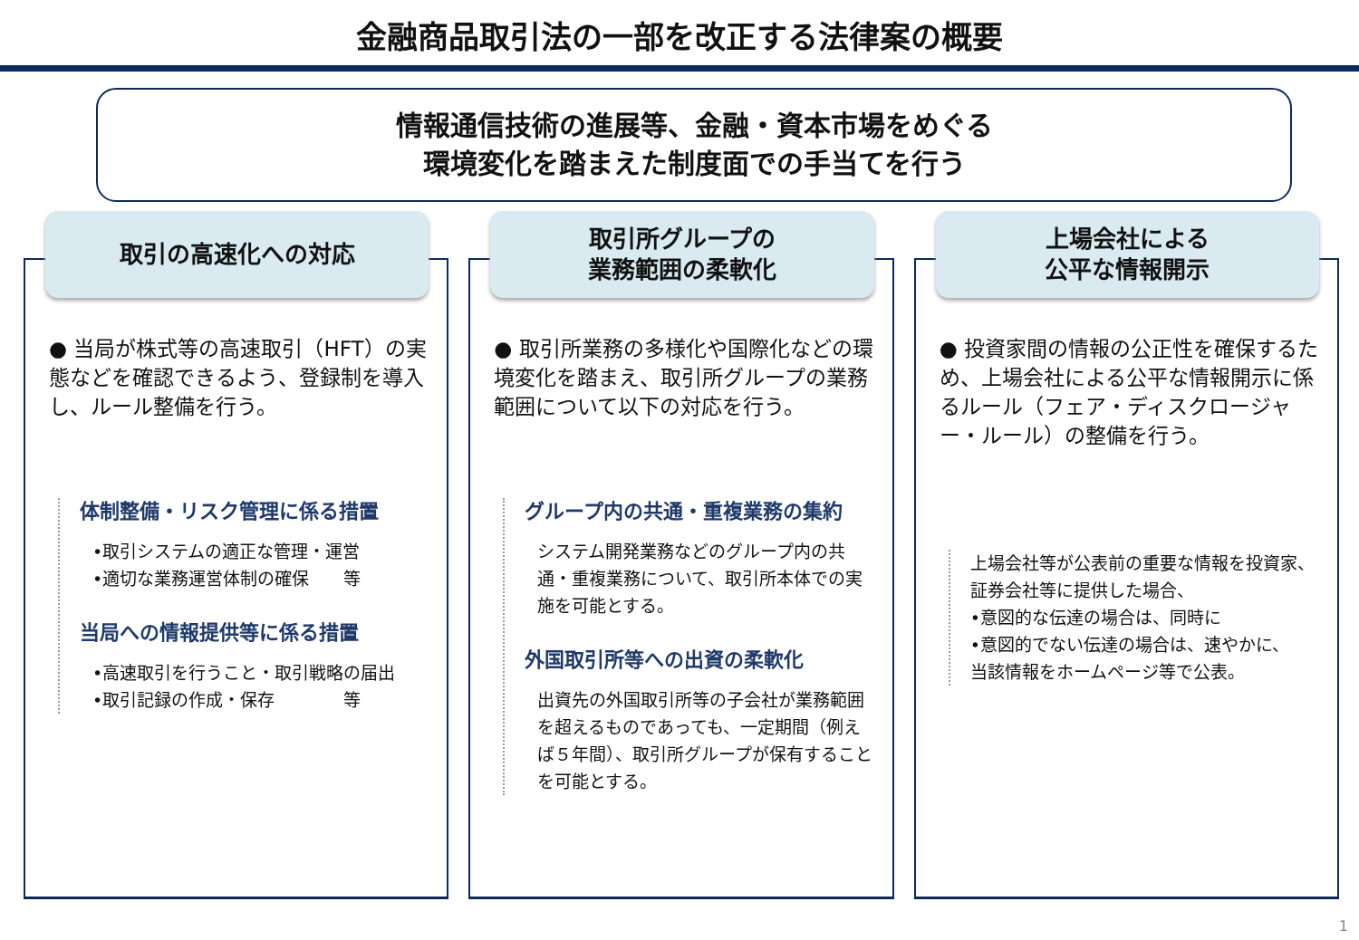金融商品取引法の一部を改正する法律案の概要
情報通信技術の進展等、金融・資本市場をめぐる
環境変化を踏まえた制度面での手当てを行う
取引の高速化への対応
● 当局が株式等の高速取引（HFT）の実態などを確認できるよう、登録制を導入し、ルール整備を行う。
体制整備・リスク管理に係る措置
•取引システムの適正な管理・運営
•適切な業務運営体制の確保　　等
当局への情報提供等に係る措置
•高速取引を行うこと・取引戦略の届出
•取引記録の作成・保存　　　　等
取引所グループの
業務範囲の柔軟化
● 取引所業務の多様化や国際化などの環境変化を踏まえ、取引所グループの業務範囲について以下の対応を行う。
グループ内の共通・重複業務の集約
システム開発業務などのグループ内の共通・重複業務について、取引所本体での実施を可能とする。
外国取引所等への出資の柔軟化
出資先の外国取引所等の子会社が業務範囲を超えるものであっても、一定期間（例えば５年間）、取引所グループが保有することを可能とする。
上場会社による
公平な情報開示
● 投資家間の情報の公正性を確保するため、上場会社による公平な情報開示に係るルール（フェア・ディスクロージャー・ルール）の整備を行う。
上場会社等が公表前の重要な情報を投資家、証券会社等に提供した場合、
•意図的な伝達の場合は、同時に
•意図的でない伝達の場合は、速やかに、
当該情報をホームページ等で公表。
1